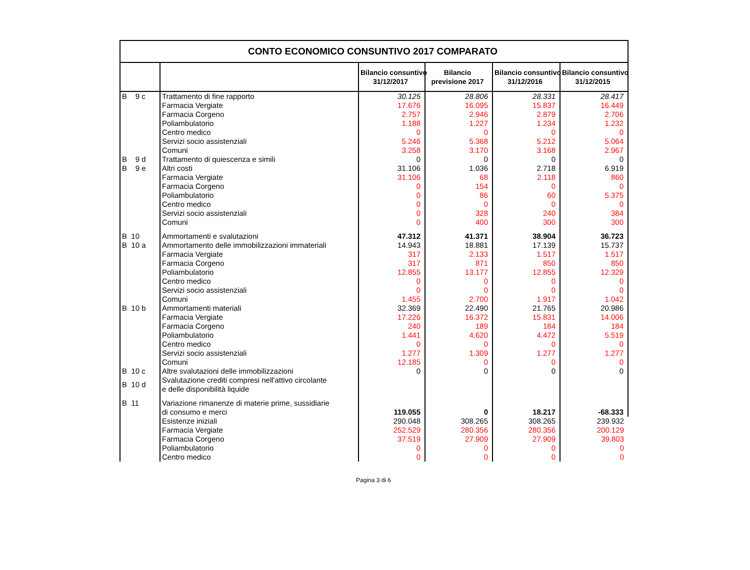| CONTO ECONOMICO CONSUNTIVO 2017 COMPARATO | | | | | |
| | | Bilancio consuntivo 31/12/2017 | Bilancio previsione 2017 | Bilancio consuntivo 31/12/2016 | Bilancio consuntivo 31/12/2015 |
| B 9 c | Trattamento di fine rapporto | 30.125 | 28.806 | 28.331 | 28.417 |
| | Farmacia Vergiate | 17.676 | 16.095 | 15.837 | 16.449 |
| | Farmacia Corgeno | 2.757 | 2.946 | 2.879 | 2.706 |
| | Poliambulatorio | 1.188 | 1.227 | 1.234 | 1.232 |
| | Centro medico | 0 | 0 | 0 | 0 |
| | Servizi socio assistenziali | 5.246 | 5.368 | 5.212 | 5.064 |
| | Comuni | 3.258 | 3.170 | 3.168 | 2.967 |
| B 9 d | Trattamento di quiescenza e simili | 0 | 0 | 0 | 0 |
| B 9 e | Altri costi | 31.106 | 1.036 | 2.718 | 6.919 |
| | Farmacia Vergiate | 31.106 | 68 | 2.118 | 860 |
| | Farmacia Corgeno | 0 | 154 | 0 | 0 |
| | Poliambulatorio | 0 | 86 | 60 | 5.375 |
| | Centro medico | 0 | 0 | 0 | 0 |
| | Servizi socio assistenziali | 0 | 328 | 240 | 384 |
| | Comuni | 0 | 400 | 300 | 300 |
| B 10 | Ammortamenti e svalutazioni | 47.312 | 41.371 | 38.904 | 36.723 |
| B 10 a | Ammortamento delle immobilizzazioni immateriali | 14.943 | 18.881 | 17.139 | 15.737 |
| | Farmacia Vergiate | 317 | 2.133 | 1.517 | 1.517 |
| | Farmacia Corgeno | 317 | 871 | 850 | 850 |
| | Poliambulatorio | 12.855 | 13.177 | 12.855 | 12.329 |
| | Centro medico | 0 | 0 | 0 | 0 |
| | Servizi socio assistenziali | 0 | 0 | 0 | 0 |
| | Comuni | 1.455 | 2.700 | 1.917 | 1.042 |
| B 10 b | Ammortamenti materiali | 32.369 | 22.490 | 21.765 | 20.986 |
| | Farmacia Vergiate | 17.226 | 16.372 | 15.831 | 14.006 |
| | Farmacia Corgeno | 240 | 189 | 184 | 184 |
| | Poliambulatorio | 1.441 | 4.620 | 4.472 | 5.519 |
| | Centro medico | 0 | 0 | 0 | 0 |
| | Servizi socio assistenziali | 1.277 | 1.309 | 1.277 | 1.277 |
| | Comuni | 12.185 | 0 | 0 | 0 |
| B 10 c | Altre svalutazioni delle immobilizzazioni | 0 | 0 | 0 | 0 |
| B 10 d | Svalutazione crediti compresi nell'attivo circolante e delle disponibilità liquide | | | | |
| B 11 | Variazione rimanenze di materie prime, sussidiarie | | | | |
| | di consumo e merci | 119.055 | 0 | 18.217 | -68.333 |
| | Esistenze iniziali | 290.048 | 308.265 | 308.265 | 239.932 |
| | Farmacia Vergiate | 252.529 | 280.356 | 280.356 | 200.129 |
| | Farmacia Corgeno | 37.519 | 27.909 | 27.909 | 39.803 |
| | Poliambulatorio | 0 | 0 | 0 | 0 |
| | Centro medico | 0 | 0 | 0 | 0 |
Pagina 3 di 6